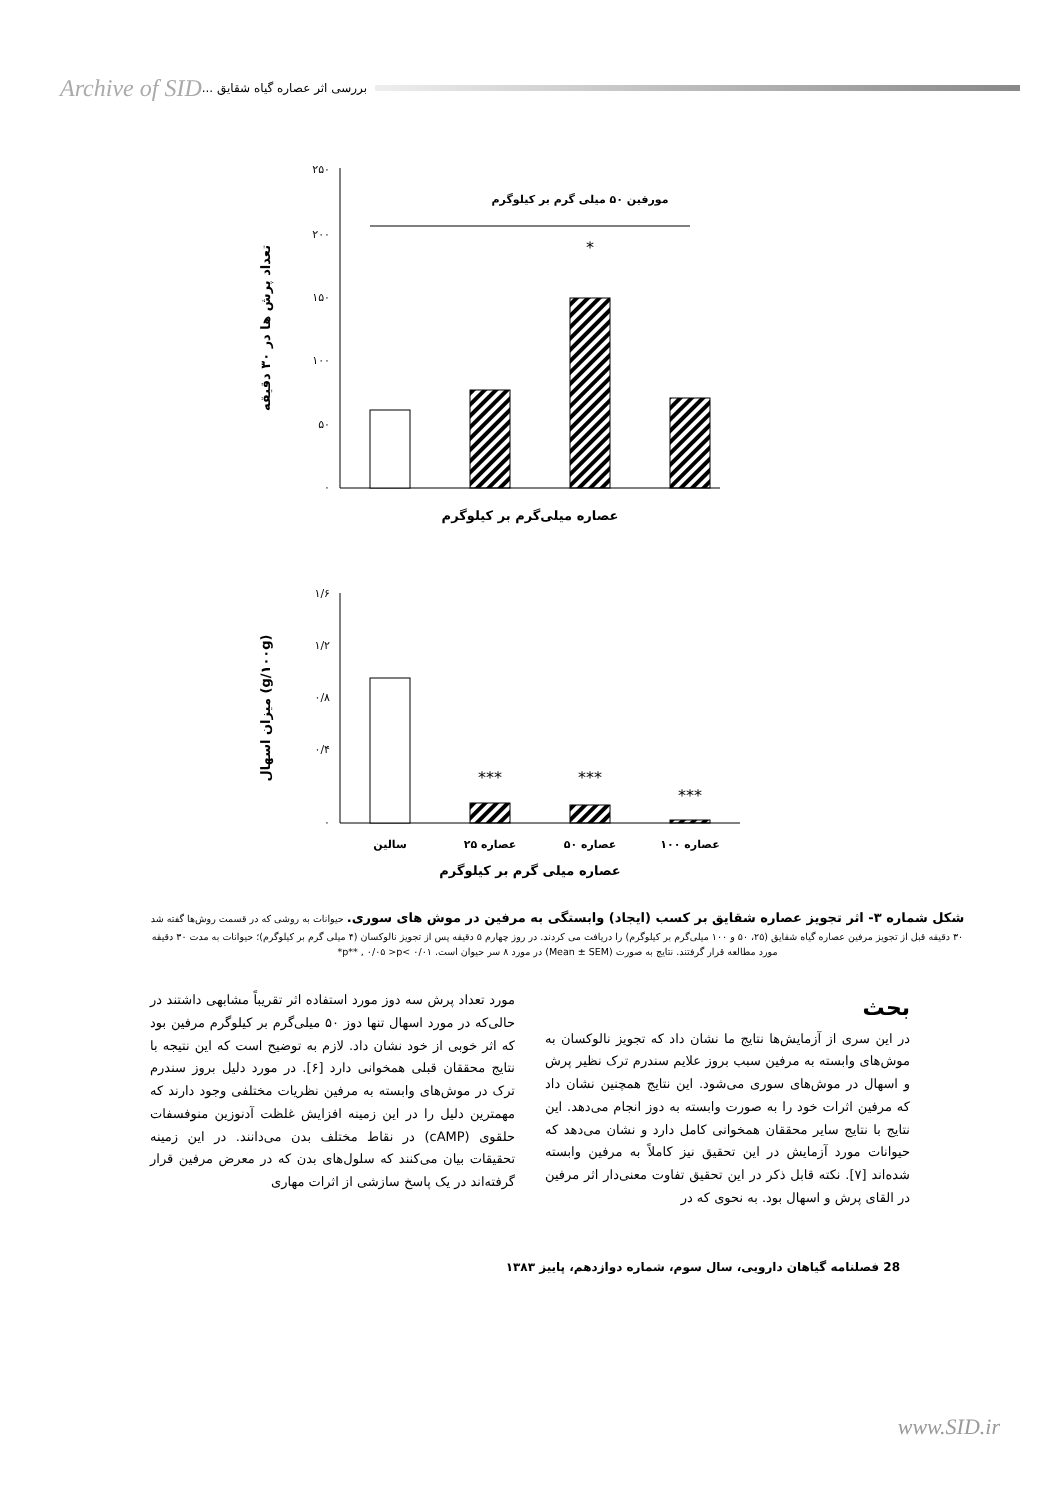Archive of SID بررسی اثر عصاره گیاه شقایق ...
۲۵۰
۲۰۰
۱۵۰
۱۰۰
۵۰
۰
مورفین ۵۰ میلی گرم بر کیلوگرم
*
تعداد پرش ها در ۳۰ دقیقه
عصاره میلی‌گرم بر کیلوگرم
۱/۶
۱/۲
۰/۸
۰/۴
۰
***
***
***
سالین
عصاره ۲۵
عصاره ۵۰
عصاره ۱۰۰
میزان اسهال (g/۱۰۰g)
عصاره میلی گرم بر کیلوگرم
شکل شماره ۳- اثر تجویز عصاره شقایق بر کسب (ایجاد) وابستگی به مرفین در موش های سوری. حیوانات به روشی که در قسمت روش‌ها گفته شد ۳۰ دقیقه قبل از تجویز مرفین عصاره گیاه شقایق (۲۵، ۵۰ و ۱۰۰ میلی‌گرم بر کیلوگرم) را دریافت می کردند. در روز چهارم ۵ دقیقه پس از تجویز نالوکسان (۴ میلی گرم بر کیلوگرم)؛ حیوانات به مدت ۳۰ دقیقه مورد مطالعه قرار گرفتند. نتایج به صورت (Mean ± SEM) در مورد ۸ سر حیوان است. ۰/۰۱ >p** , ۰/۰۵ >p*
بحث
در این سری از آزمایش‌ها نتایج ما نشان داد که تجویز نالوکسان به موش‌های وابسته به مرفین سبب بروز علایم سندرم ترک نظیر پرش و اسهال در موش‌های سوری می‌شود. این نتایج همچنین نشان داد که مرفین اثرات خود را به صورت وابسته به دوز انجام می‌دهد. این نتایج با نتایج سایر محققان همخوانی کامل دارد و نشان می‌دهد که حیوانات مورد آزمایش در این تحقیق نیز کاملاً به مرفین وابسته شده‌اند [۷]. نکته قابل ذکر در این تحقیق تفاوت معنی‌دار اثر مرفین در القای پرش و اسهال بود. به نحوی که در
مورد تعداد پرش سه دوز مورد استفاده اثر تقریباً مشابهی داشتند در حالی‌که در مورد اسهال تنها دوز ۵۰ میلی‌گرم بر کیلوگرم مرفین بود که اثر خوبی از خود نشان داد. لازم به توضیح است که این نتیجه با نتایج محققان قبلی همخوانی دارد [۶]. در مورد دلیل بروز سندرم ترک در موش‌های وابسته به مرفین نظریات مختلفی وجود دارند که مهمترین دلیل را در این زمینه افزایش غلظت آدنوزین منوفسفات حلقوی (cAMP) در نقاط مختلف بدن می‌دانند. در این زمینه تحقیقات بیان می‌کنند که سلول‌های بدن که در معرض مرفین قرار گرفته‌اند در یک پاسخ سازشی از اثرات مهاری
28 فصلنامه گیاهان دارویی، سال سوم، شماره دوازدهم، پاییز ۱۳۸۳
www.SID.ir